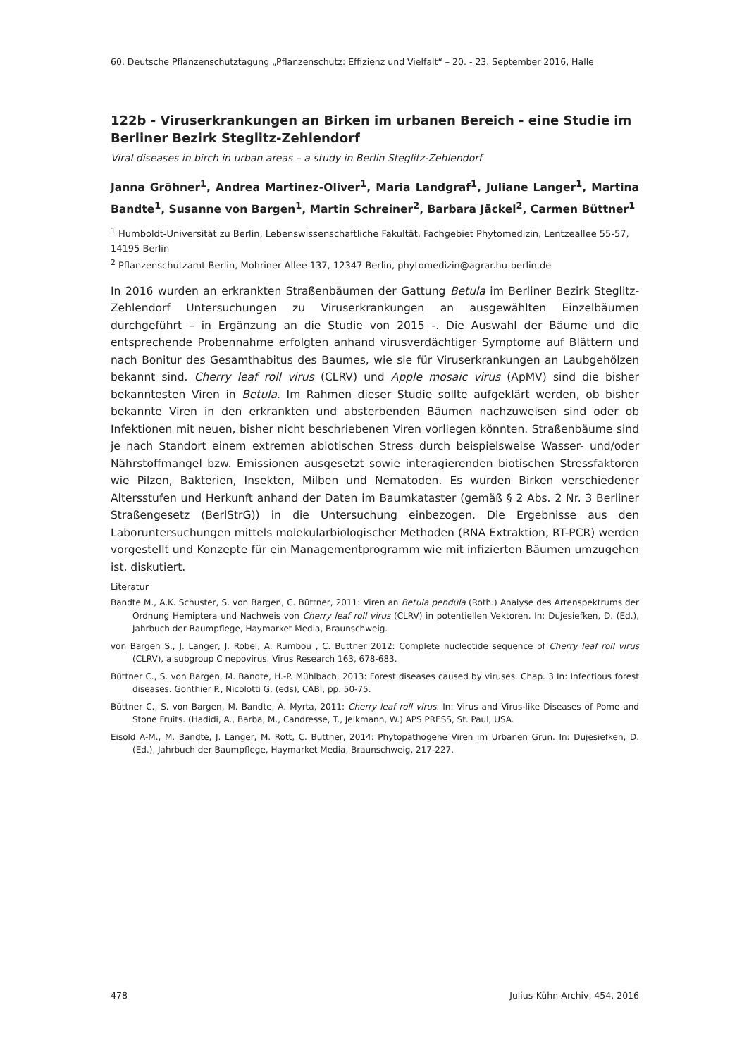60. Deutsche Pflanzenschutztagung „Pflanzenschutz: Effizienz und Vielfalt“ – 20. - 23. September 2016, Halle
122b - Viruserkrankungen an Birken im urbanen Bereich - eine Studie im Berliner Bezirk Steglitz-Zehlendorf
Viral diseases in birch in urban areas – a study in Berlin Steglitz-Zehlendorf
Janna Gröhner<sup>1</sup>, Andrea Martinez-Oliver<sup>1</sup>, Maria Landgraf<sup>1</sup>, Juliane Langer<sup>1</sup>, Martina Bandte<sup>1</sup>, Susanne von Bargen<sup>1</sup>, Martin Schreiner<sup>2</sup>, Barbara Jäckel<sup>2</sup>, Carmen Büttner<sup>1</sup>
<sup>1</sup> Humboldt-Universität zu Berlin, Lebenswissenschaftliche Fakultät, Fachgebiet Phytomedizin, Lentzeallee 55-57, 14195 Berlin
<sup>2</sup> Pflanzenschutzamt Berlin, Mohriner Allee 137, 12347 Berlin, phytomedizin@agrar.hu-berlin.de
In 2016 wurden an erkrankten Straßenbäumen der Gattung Betula im Berliner Bezirk Steglitz-Zehlendorf Untersuchungen zu Viruserkrankungen an ausgewählten Einzelbäumen durchgeführt – in Ergänzung an die Studie von 2015 -. Die Auswahl der Bäume und die entsprechende Probennahme erfolgten anhand virusverdächtiger Symptome auf Blättern und nach Bonitur des Gesamthabitus des Baumes, wie sie für Viruserkrankungen an Laubgehölzen bekannt sind. Cherry leaf roll virus (CLRV) und Apple mosaic virus (ApMV) sind die bisher bekanntesten Viren in Betula. Im Rahmen dieser Studie sollte aufgeklärt werden, ob bisher bekannte Viren in den erkrankten und absterbenden Bäumen nachzuweisen sind oder ob Infektionen mit neuen, bisher nicht beschriebenen Viren vorliegen könnten. Straßenbäume sind je nach Standort einem extremen abiotischen Stress durch beispielsweise Wasser- und/oder Nährstoffmangel bzw. Emissionen ausgesetzt sowie interagierenden biotischen Stressfaktoren wie Pilzen, Bakterien, Insekten, Milben und Nematoden. Es wurden Birken verschiedener Altersstufen und Herkunft anhand der Daten im Baumkataster (gemäß § 2 Abs. 2 Nr. 3 Berliner Straßengesetz (BerlStrG)) in die Untersuchung einbezogen. Die Ergebnisse aus den Laboruntersuchungen mittels molekularbiologischer Methoden (RNA Extraktion, RT-PCR) werden vorgestellt und Konzepte für ein Managementprogramm wie mit infizierten Bäumen umzugehen ist, diskutiert.
Literatur
Bandte M., A.K. Schuster, S. von Bargen, C. Büttner, 2011: Viren an Betula pendula (Roth.) Analyse des Artenspektrums der Ordnung Hemiptera und Nachweis von Cherry leaf roll virus (CLRV) in potentiellen Vektoren. In: Dujesiefken, D. (Ed.), Jahrbuch der Baumpflege, Haymarket Media, Braunschweig.
von Bargen S., J. Langer, J. Robel, A. Rumbou , C. Büttner 2012: Complete nucleotide sequence of Cherry leaf roll virus (CLRV), a subgroup C nepovirus. Virus Research 163, 678-683.
Büttner C., S. von Bargen, M. Bandte, H.-P. Mühlbach, 2013: Forest diseases caused by viruses. Chap. 3 In: Infectious forest diseases. Gonthier P., Nicolotti G. (eds), CABI, pp. 50-75.
Büttner C., S. von Bargen, M. Bandte, A. Myrta, 2011: Cherry leaf roll virus. In: Virus and Virus-like Diseases of Pome and Stone Fruits. (Hadidi, A., Barba, M., Candresse, T., Jelkmann, W.) APS PRESS, St. Paul, USA.
Eisold A-M., M. Bandte, J. Langer, M. Rott, C. Büttner, 2014: Phytopathogene Viren im Urbanen Grün. In: Dujesiefken, D. (Ed.), Jahrbuch der Baumpflege, Haymarket Media, Braunschweig, 217-227.
478 Julius-Kühn-Archiv, 454, 2016